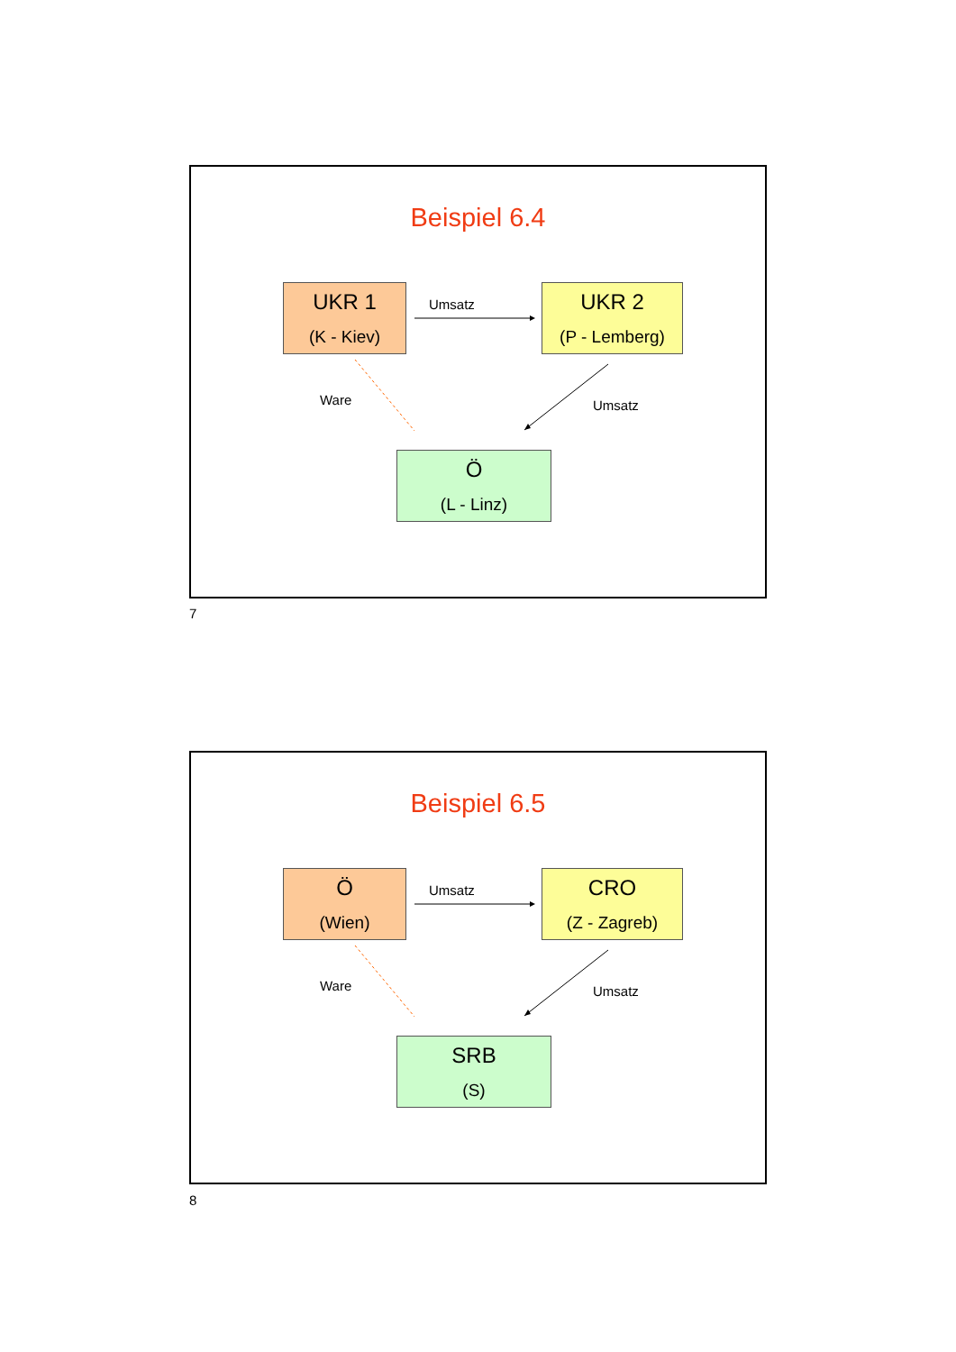Beispiel 6.4
UKR 1
(K - Kiev)
Umsatz
UKR 2
(P - Lemberg)
Ware Umsatz
Ö
(L - Linz)
7
Beispiel 6.5
Ö
(Wien)
Umsatz
CRO
(Z - Zagreb)
Ware Umsatz
SRB
(S)
8